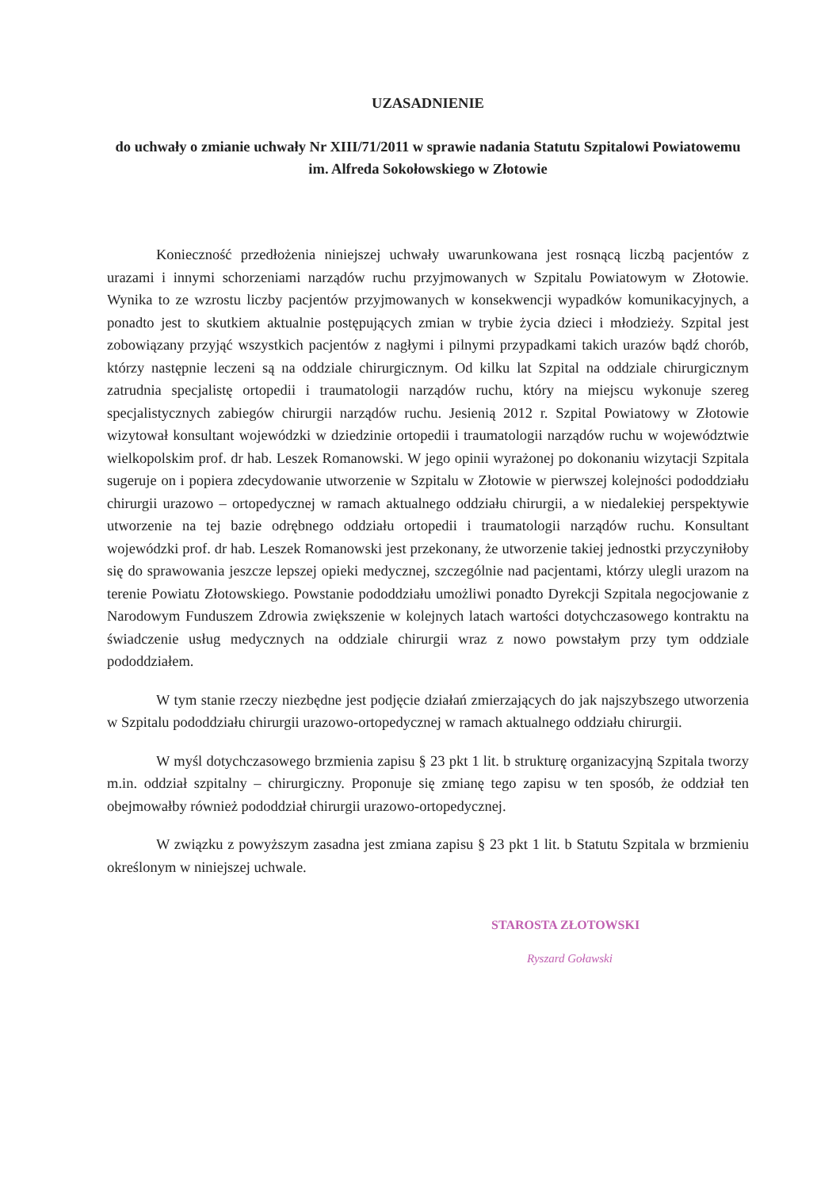UZASADNIENIE
do uchwały o zmianie uchwały Nr XIII/71/2011 w sprawie nadania Statutu Szpitalowi Powiatowemu im. Alfreda Sokołowskiego w Złotowie
Konieczność przedłożenia niniejszej uchwały uwarunkowana jest rosnącą liczbą pacjentów z urazami i innymi schorzeniami narządów ruchu przyjmowanych w Szpitalu Powiatowym w Złotowie. Wynika to ze wzrostu liczby pacjentów przyjmowanych w konsekwencji wypadków komunikacyjnych, a ponadto jest to skutkiem aktualnie postępujących zmian w trybie życia dzieci i młodzieży. Szpital jest zobowiązany przyjąć wszystkich pacjentów z nagłymi i pilnymi przypadkami takich urazów bądź chorób, którzy następnie leczeni są na oddziale chirurgicznym. Od kilku lat Szpital na oddziale chirurgicznym zatrudnia specjalistę ortopedii i traumatologii narządów ruchu, który na miejscu wykonuje szereg specjalistycznych zabiegów chirurgii narządów ruchu. Jesienią 2012 r. Szpital Powiatowy w Złotowie wizytował konsultant wojewódzki w dziedzinie ortopedii i traumatologii narządów ruchu w województwie wielkopolskim prof. dr hab. Leszek Romanowski. W jego opinii wyrażonej po dokonaniu wizytacji Szpitala sugeruje on i popiera zdecydowanie utworzenie w Szpitalu w Złotowie w pierwszej kolejności pododdziału chirurgii urazowo – ortopedycznej w ramach aktualnego oddziału chirurgii, a w niedalekiej perspektywie utworzenie na tej bazie odrębnego oddziału ortopedii i traumatologii narządów ruchu. Konsultant wojewódzki prof. dr hab. Leszek Romanowski jest przekonany, że utworzenie takiej jednostki przyczyniłoby się do sprawowania jeszcze lepszej opieki medycznej, szczególnie nad pacjentami, którzy ulegli urazom na terenie Powiatu Złotowskiego. Powstanie pododdziału umożliwi ponadto Dyrekcji Szpitala negocjowanie z Narodowym Funduszem Zdrowia zwiększenie w kolejnych latach wartości dotychczasowego kontraktu na świadczenie usług medycznych na oddziale chirurgii wraz z nowo powstałym przy tym oddziale pododdziałem.
W tym stanie rzeczy niezbędne jest podjęcie działań zmierzających do jak najszybszego utworzenia w Szpitalu pododdziału chirurgii urazowo-ortopedycznej w ramach aktualnego oddziału chirurgii.
W myśl dotychczasowego brzmienia zapisu § 23 pkt 1 lit. b strukturę organizacyjną Szpitala tworzy m.in. oddział szpitalny – chirurgiczny. Proponuje się zmianę tego zapisu w ten sposób, że oddział ten obejmowałby również pododdział chirurgii urazowo-ortopedycznej.
W związku z powyższym zasadna jest zmiana zapisu § 23 pkt 1 lit. b Statutu Szpitala w brzmieniu określonym w niniejszej uchwale.
STAROSTA ZŁOTOWSKI
Ryszard Goławski